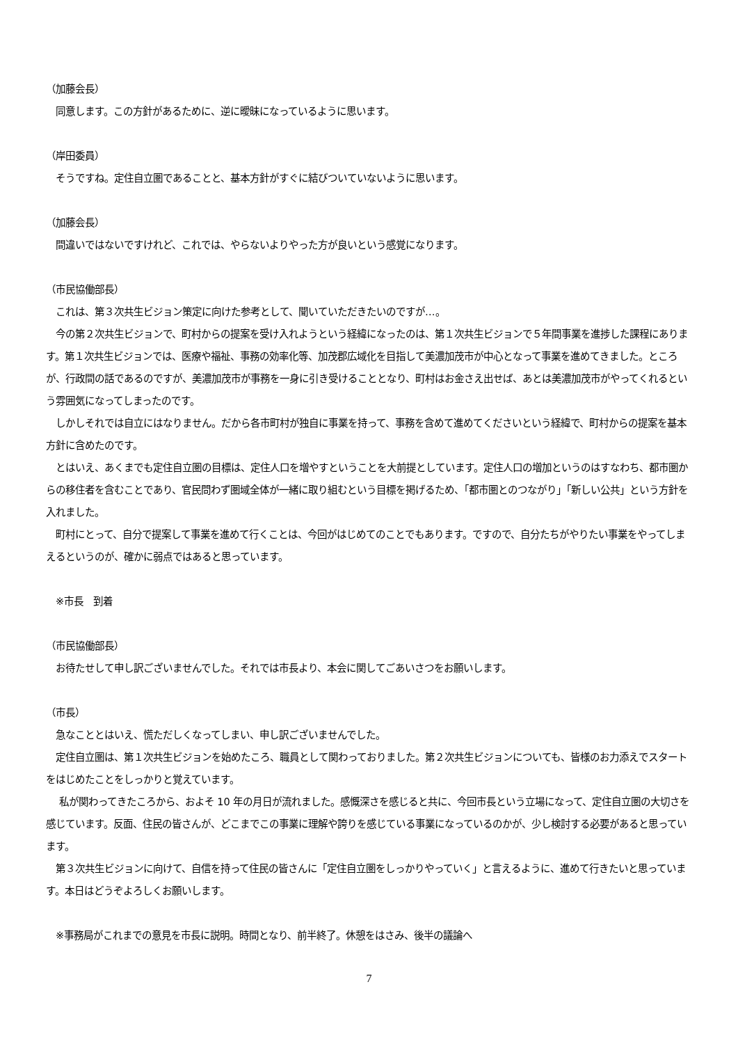（加藤会長）
　同意します。この方針があるために、逆に曖昧になっているように思います。
（岸田委員）
　そうですね。定住自立圏であることと、基本方針がすぐに結びついていないように思います。
（加藤会長）
　間違いではないですけれど、これでは、やらないよりやった方が良いという感覚になります。
（市民協働部長）
　これは、第３次共生ビジョン策定に向けた参考として、聞いていただきたいのですが…。
　今の第２次共生ビジョンで、町村からの提案を受け入れようという経緯になったのは、第１次共生ビジョンで５年間事業を進捗した課程にあります。第１次共生ビジョンでは、医療や福祉、事務の効率化等、加茂郡広域化を目指して美濃加茂市が中心となって事業を進めてきました。ところが、行政間の話であるのですが、美濃加茂市が事務を一身に引き受けることとなり、町村はお金さえ出せば、あとは美濃加茂市がやってくれるという雰囲気になってしまったのです。
　しかしそれでは自立にはなりません。だから各市町村が独自に事業を持って、事務を含めて進めてくださいという経緯で、町村からの提案を基本方針に含めたのです。
　とはいえ、あくまでも定住自立圏の目標は、定住人口を増やすということを大前提としています。定住人口の増加というのはすなわち、都市圏からの移住者を含むことであり、官民問わず圏域全体が一緒に取り組むという目標を掲げるため、「都市圏とのつながり」「新しい公共」という方針を入れました。
　町村にとって、自分で提案して事業を進めて行くことは、今回がはじめてのことでもあります。ですので、自分たちがやりたい事業をやってしまえるというのが、確かに弱点ではあると思っています。
　※市長　到着
（市民協働部長）
　お待たせして申し訳ございませんでした。それでは市長より、本会に関してごあいさつをお願いします。
（市長）
　急なこととはいえ、慌ただしくなってしまい、申し訳ございませんでした。
　定住自立圏は、第１次共生ビジョンを始めたころ、職員として関わっておりました。第２次共生ビジョンについても、皆様のお力添えでスタートをはじめたことをしっかりと覚えています。
　 私が関わってきたころから、およそ 10 年の月日が流れました。感慨深さを感じると共に、今回市長という立場になって、定住自立圏の大切さを感じています。反面、住民の皆さんが、どこまでこの事業に理解や誇りを感じている事業になっているのかが、少し検討する必要があると思っています。
　第３次共生ビジョンに向けて、自信を持って住民の皆さんに「定住自立圏をしっかりやっていく」と言えるように、進めて行きたいと思っています。本日はどうぞよろしくお願いします。
　※事務局がこれまでの意見を市長に説明。時間となり、前半終了。休憩をはさみ、後半の議論へ
7